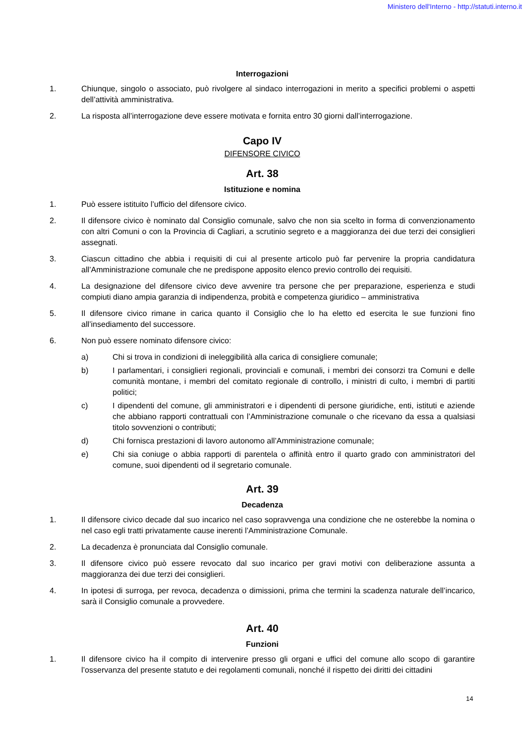Ministero dell'Interno - http://statuti.interno.it
Interrogazioni
1. Chiunque, singolo o associato, può rivolgere al sindaco interrogazioni in merito a specifici problemi o aspetti dell’attività amministrativa.
2. La risposta all’interrogazione deve essere motivata e fornita entro 30 giorni dall’interrogazione.
Capo IV
DIFENSORE CIVICO
Art. 38
Istituzione e nomina
1. Può essere istituito l’ufficio del difensore civico.
2. Il difensore civico è nominato dal Consiglio comunale, salvo che non sia scelto in forma di convenzionamento con altri Comuni o con la Provincia di Cagliari, a scrutinio segreto e a maggioranza dei due terzi dei consiglieri assegnati.
3. Ciascun cittadino che abbia i requisiti di cui al presente articolo può far pervenire la propria candidatura all’Amministrazione comunale che ne predispone apposito elenco previo controllo dei requisiti.
4. La designazione del difensore civico deve avvenire tra persone che per preparazione, esperienza e studi compiuti diano ampia garanzia di indipendenza, probità e competenza giuridico – amministrativa
5. Il difensore civico rimane in carica quanto il Consiglio che lo ha eletto ed esercita le sue funzioni fino all’insediamento del successore.
6. Non può essere nominato difensore civico:
a) Chi si trova in condizioni di ineleggibilità alla carica di consigliere comunale;
b) I parlamentari, i consiglieri regionali, provinciali e comunali, i membri dei consorzi tra Comuni e delle comunità montane, i membri del comitato regionale di controllo, i ministri di culto, i membri di partiti politici;
c) I dipendenti del comune, gli amministratori e i dipendenti di persone giuridiche, enti, istituti e aziende che abbiano rapporti contrattuali con l’Amministrazione comunale o che ricevano da essa a qualsiasi titolo sovvenzioni o contributi;
d) Chi fornisca prestazioni di lavoro autonomo all’Amministrazione comunale;
e) Chi sia coniuge o abbia rapporti di parentela o affinità entro il quarto grado con amministratori del comune, suoi dipendenti od il segretario comunale.
Art. 39
Decadenza
1. Il difensore civico decade dal suo incarico nel caso sopravvenga una condizione che ne osterebbe la nomina o nel caso egli tratti privatamente cause inerenti l’Amministrazione Comunale.
2. La decadenza è pronunciata dal Consiglio comunale.
3. Il difensore civico può essere revocato dal suo incarico per gravi motivi con deliberazione assunta a maggioranza dei due terzi dei consiglieri.
4. In ipotesi di surroga, per revoca, decadenza o dimissioni, prima che termini la scadenza naturale dell’incarico, sarà il Consiglio comunale a provvedere.
Art. 40
Funzioni
1. Il difensore civico ha il compito di intervenire presso gli organi e uffici del comune allo scopo di garantire l’osservanza del presente statuto e dei regolamenti comunali, nonché il rispetto dei diritti dei cittadini
14